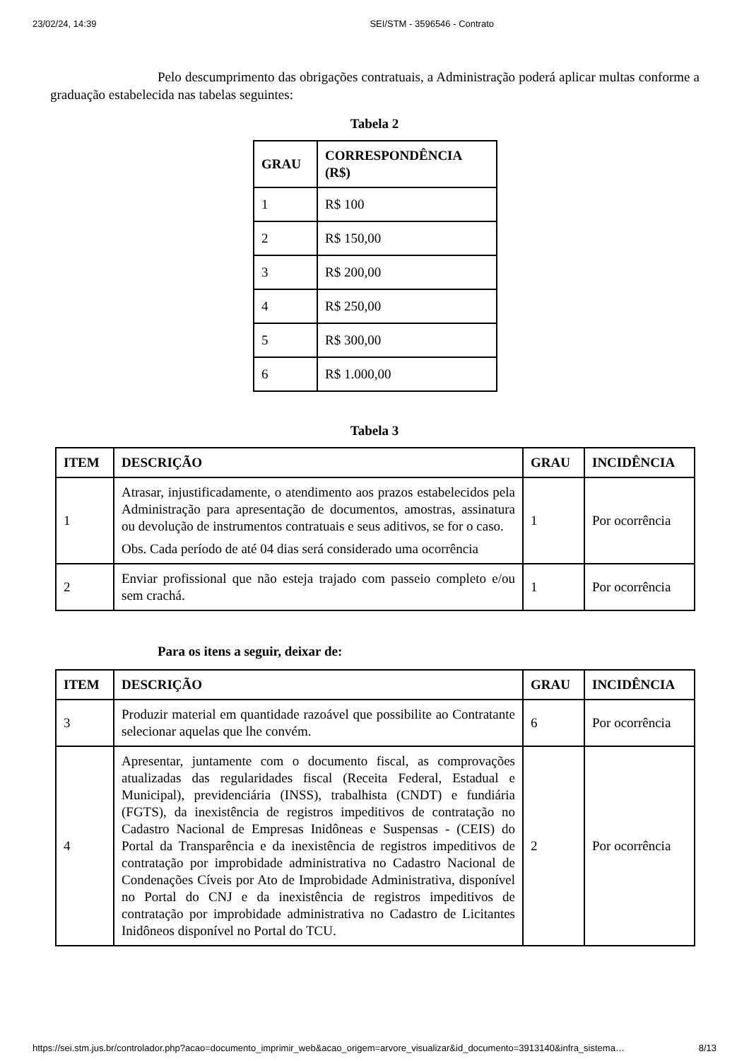23/02/24, 14:39 SEI/STM - 3596546 - Contrato
Pelo descumprimento das obrigações contratuais, a Administração poderá aplicar multas conforme a graduação estabelecida nas tabelas seguintes:
Tabela 2
| GRAU | CORRESPONDÊNCIA (R$) |
| --- | --- |
| 1 | R$ 100 |
| 2 | R$ 150,00 |
| 3 | R$ 200,00 |
| 4 | R$ 250,00 |
| 5 | R$ 300,00 |
| 6 | R$ 1.000,00 |
Tabela 3
| ITEM | DESCRIÇÃO | GRAU | INCIDÊNCIA |
| --- | --- | --- | --- |
| 1 | Atrasar, injustificadamente, o atendimento aos prazos estabelecidos pela Administração para apresentação de documentos, amostras, assinatura ou devolução de instrumentos contratuais e seus aditivos, se for o caso. Obs. Cada período de até 04 dias será considerado uma ocorrência | 1 | Por ocorrência |
| 2 | Enviar profissional que não esteja trajado com passeio completo e/ou sem crachá. | 1 | Por ocorrência |
Para os itens a seguir, deixar de:
| ITEM | DESCRIÇÃO | GRAU | INCIDÊNCIA |
| --- | --- | --- | --- |
| 3 | Produzir material em quantidade razoável que possibilite ao Contratante selecionar aquelas que lhe convém. | 6 | Por ocorrência |
| 4 | Apresentar, juntamente com o documento fiscal, as comprovações atualizadas das regularidades fiscal (Receita Federal, Estadual e Municipal), previdenciária (INSS), trabalhista (CNDT) e fundiária (FGTS), da inexistência de registros impeditivos de contratação no Cadastro Nacional de Empresas Inidôneas e Suspensas - (CEIS) do Portal da Transparência e da inexistência de registros impeditivos de contratação por improbidade administrativa no Cadastro Nacional de Condenações Cíveis por Ato de Improbidade Administrativa, disponível no Portal do CNJ e da inexistência de registros impeditivos de contratação por improbidade administrativa no Cadastro de Licitantes Inidôneos disponível no Portal do TCU. | 2 | Por ocorrência |
https://sei.stm.jus.br/controlador.php?acao=documento_imprimir_web&acao_origem=arvore_visualizar&id_documento=3913140&infra_sistema… 8/13